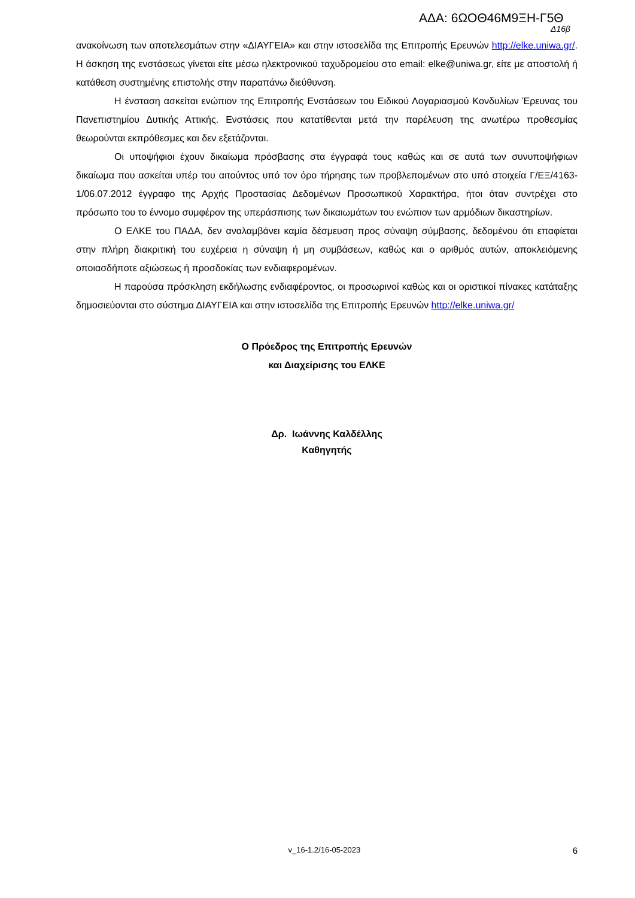ΑΔΑ: 6ΩΟΘ46Μ9ΞΗ-Γ5Θ
Δ16β
ανακοίνωση των αποτελεσμάτων στην «ΔΙΑΥΓΕΙΑ» και στην ιστοσελίδα της Επιτροπής Ερευνών http://elke.uniwa.gr/. Η άσκηση της ενστάσεως γίνεται είτε μέσω ηλεκτρονικού ταχυδρομείου στο email: elke@uniwa.gr, είτε με αποστολή ή κατάθεση συστημένης επιστολής στην παραπάνω διεύθυνση.
Η ένσταση ασκείται ενώπιον της Επιτροπής Ενστάσεων του Ειδικού Λογαριασμού Κονδυλίων Έρευνας του Πανεπιστημίου Δυτικής Αττικής. Ενστάσεις που κατατίθενται μετά την παρέλευση της ανωτέρω προθεσμίας θεωρούνται εκπρόθεσμες και δεν εξετάζονται.
Οι υποψήφιοι έχουν δικαίωμα πρόσβασης στα έγγραφά τους καθώς και σε αυτά των συνυποψήφιων δικαίωμα που ασκείται υπέρ του αιτούντος υπό τον όρο τήρησης των προβλεπομένων στο υπό στοιχεία Γ/ΕΞ/4163-1/06.07.2012 έγγραφο της Αρχής Προστασίας Δεδομένων Προσωπικού Χαρακτήρα, ήτοι όταν συντρέχει στο πρόσωπο του το έννομο συμφέρον της υπεράσπισης των δικαιωμάτων του ενώπιον των αρμόδιων δικαστηρίων.
Ο ΕΛΚΕ του ΠΑΔΑ, δεν αναλαμβάνει καμία δέσμευση προς σύναψη σύμβασης, δεδομένου ότι επαφίεται στην πλήρη διακριτική του ευχέρεια η σύναψη ή μη συμβάσεων, καθώς και ο αριθμός αυτών, αποκλειόμενης οποιασδήποτε αξιώσεως ή προσδοκίας των ενδιαφερομένων.
Η παρούσα πρόσκληση εκδήλωσης ενδιαφέροντος, οι προσωρινοί καθώς και οι οριστικοί πίνακες κατάταξης δημοσιεύονται στο σύστημα ΔΙΑΥΓΕΙΑ και στην ιστοσελίδα της Επιτροπής Ερευνών http://elke.uniwa.gr/
Ο Πρόεδρος της Επιτροπής Ερευνών
και Διαχείρισης του ΕΛΚΕ
Δρ. Ιωάννης Καλδέλλης
Καθηγητής
v_16-1.2/16-05-2023 6